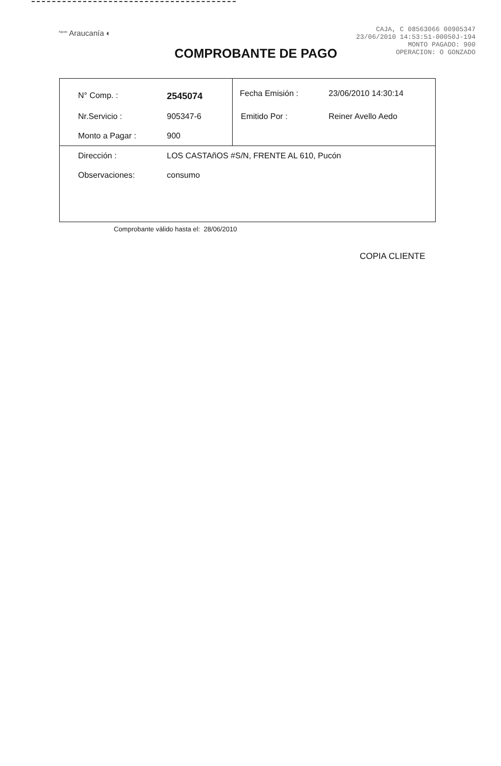<sup>Aguas</sup> Araucanía ◐
CAJA, C 08563066 00905347
23/06/2010 14:53:51-00050J-194
MONTO PAGADO: 900
OPERACION: O GONZADO
COMPROBANTE DE PAGO
| N° Comp. : | 2545074 | Fecha Emisión : | 23/06/2010 14:30:14 |
| Nr.Servicio : | 905347-6 | Emitido Por : | Reiner Avello Aedo |
| Monto a Pagar : | 900 | | |
| Dirección : | LOS CASTAñOS #S/N, FRENTE AL 610, Pucón | | |
| Observaciones: | consumo | | |
Comprobante válido hasta el: 28/06/2010
COPIA CLIENTE